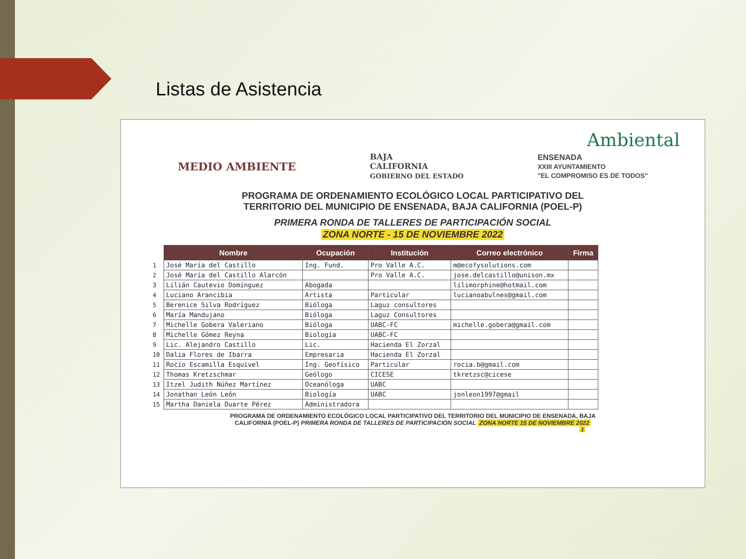Listas de Asistencia
Ambiental
MEDIO AMBIENTE
BAJA
CALIFORNIA
GOBIERNO DEL ESTADO
ENSENADA
XXIII AYUNTAMIENTO
"EL COMPROMISO ES DE TODOS"
PROGRAMA DE ORDENAMIENTO ECOLÓGICO LOCAL PARTICIPATIVO DEL
TERRITORIO DEL MUNICIPIO DE ENSENADA, BAJA CALIFORNIA (POEL-P)
PRIMERA RONDA DE TALLERES DE PARTICIPACIÓN SOCIAL
ZONA NORTE - 15 DE NOVIEMBRE 2022
| | Nombre | Ocupación | Institución | Correo electrónico | Firma |
| --- | --- | --- | --- | --- | --- |
| 1 | José María del Castillo | Ing. Fund. | Pro Valle A.C. | m@ecofysolutions.com | |
| 2 | José María del Castillo Alarcón | | Pro Valle A.C. | jose.delcastillo@unison.mx | |
| 3 | Lilián Cautevio Domínguez | Abogada | | lilimorphine@hotmail.com | |
| 4 | Luciano Arancibia | Artista | Particular | lucianoabulnes@gmail.com | |
| 5 | Berenice Silva Rodríguez | Bióloga | Laguz consultores | | |
| 6 | María Mandujano | Bióloga | Laguz Consultores | | |
| 7 | Michelle Gobera Valeriano | Bióloga | UABC-FC | michelle.gobera@gmail.com | |
| 8 | Michelle Gómez Reyna | Biología | UABC-FC | | |
| 9 | Lic. Alejandro Castillo | Lic. | Hacienda El Zorzal | | |
| 10 | Dalia Flores de Ibarra | Empresaria | Hacienda El Zorzal | | |
| 11 | Rocío Escamilla Esquivel | Ing. Geofísico | Particular | rocia.b@gmail.com | |
| 12 | Thomas Kretzschmar | Geólogo | CICESE | tkretzsc@cicese | |
| 13 | Itzel Judith Núñez Martínez | Oceanóloga | UABC | | |
| 14 | Jonathan León León | Biología | UABC | jonleon1997@gmail | |
| 15 | Martha Daniela Duarte Pérez | Administradora | | | |
PROGRAMA DE ORDENAMIENTO ECOLÓGICO LOCAL PARTICIPATIVO DEL TERRITORIO DEL MUNICIPIO DE ENSENADA, BAJA
CALIFORNIA (POEL-P) PRIMERA RONDA DE TALLERES DE PARTICIPACIÓN SOCIAL ZONA NORTE 15 DE NOVIEMBRE 2022
1